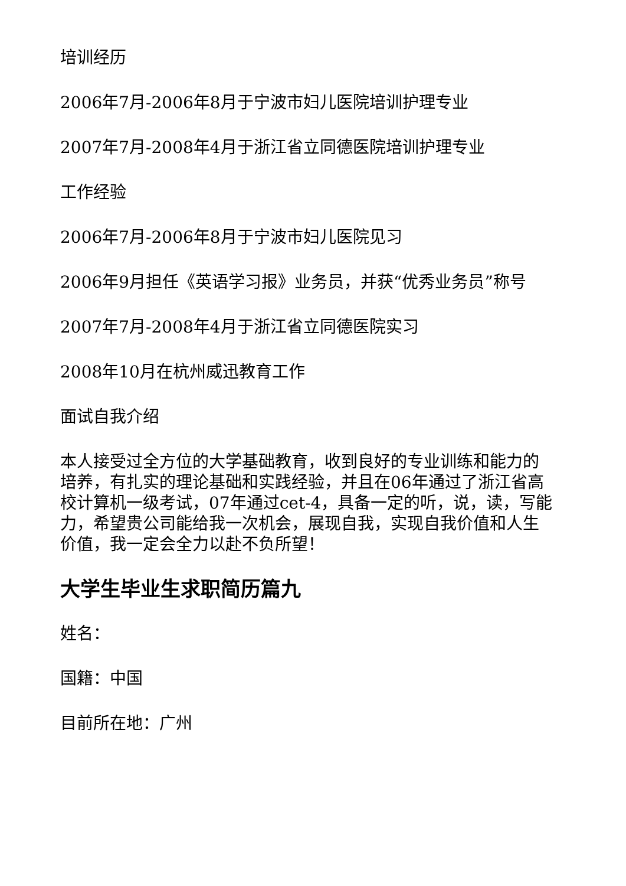培训经历
2006年7月-2006年8月于宁波市妇儿医院培训护理专业
2007年7月-2008年4月于浙江省立同德医院培训护理专业
工作经验
2006年7月-2006年8月于宁波市妇儿医院见习
2006年9月担任《英语学习报》业务员，并获“优秀业务员”称号
2007年7月-2008年4月于浙江省立同德医院实习
2008年10月在杭州威迅教育工作
面试自我介绍
本人接受过全方位的大学基础教育，收到良好的专业训练和能力的培养，有扎实的理论基础和实践经验，并且在06年通过了浙江省高校计算机一级考试，07年通过cet-4，具备一定的听，说，读，写能力，希望贵公司能给我一次机会，展现自我，实现自我价值和人生价值，我一定会全力以赴不负所望！
大学生毕业生求职简历篇九
姓名：
国籍：中国
目前所在地：广州